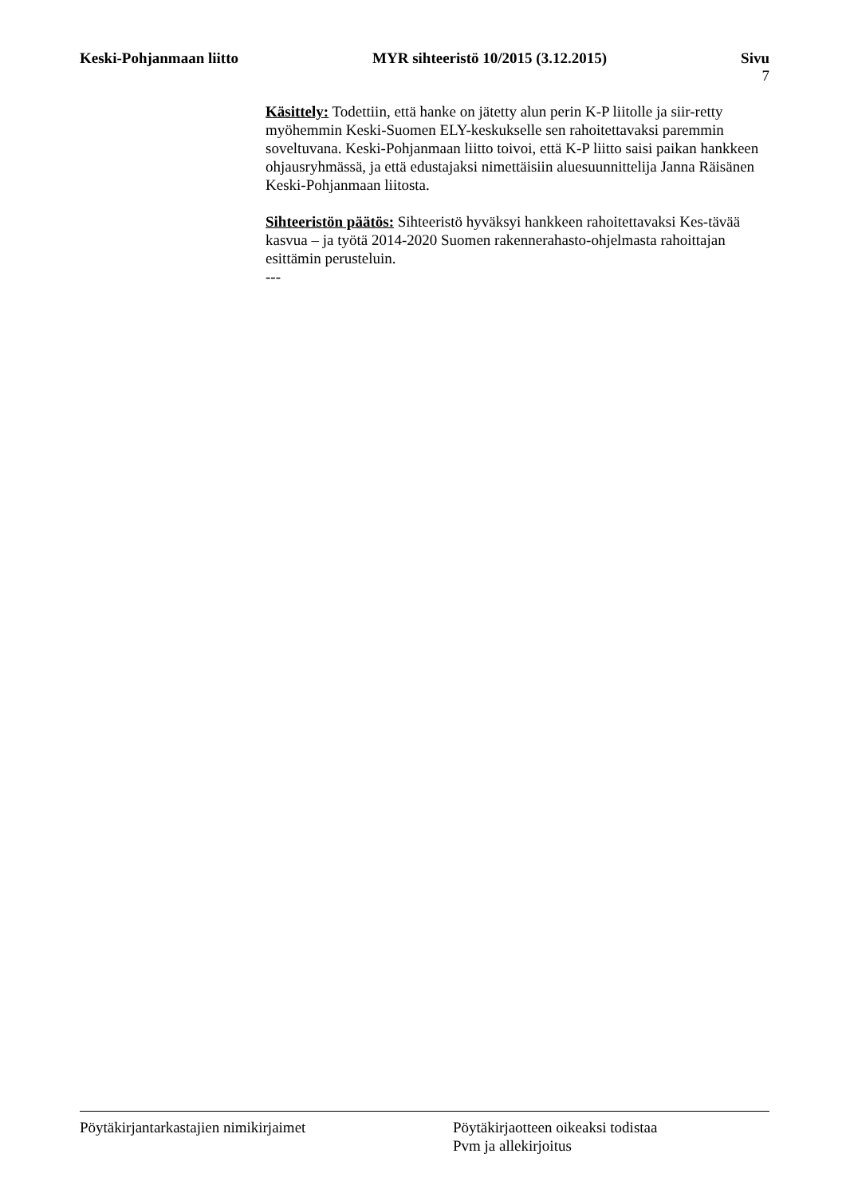Keski-Pohjanmaan liitto MYR sihteeristö 10/2015 (3.12.2015)
Sivu
7
Käsittely: Todettiin, että hanke on jätetty alun perin K-P liitolle ja siir-retty myöhemmin Keski-Suomen ELY-keskukselle sen rahoitettavaksi paremmin soveltuvana. Keski-Pohjanmaan liitto toivoi, että K-P liitto saisi paikan hankkeen ohjausryhmässä, ja että edustajaksi nimettäisiin aluesuunnittelija Janna Räisänen Keski-Pohjanmaan liitosta.
Sihteeristön päätös: Sihteeristö hyväksyi hankkeen rahoitettavaksi Kes-tävää kasvua – ja työtä 2014-2020 Suomen rakennerahasto-ohjelmasta rahoittajan esittämin perusteluin.
---
Pöytäkirjantarkastajien nimikirjaimet Pöytäkirjaotteen oikeaksi todistaa
Pvm ja allekirjoitus